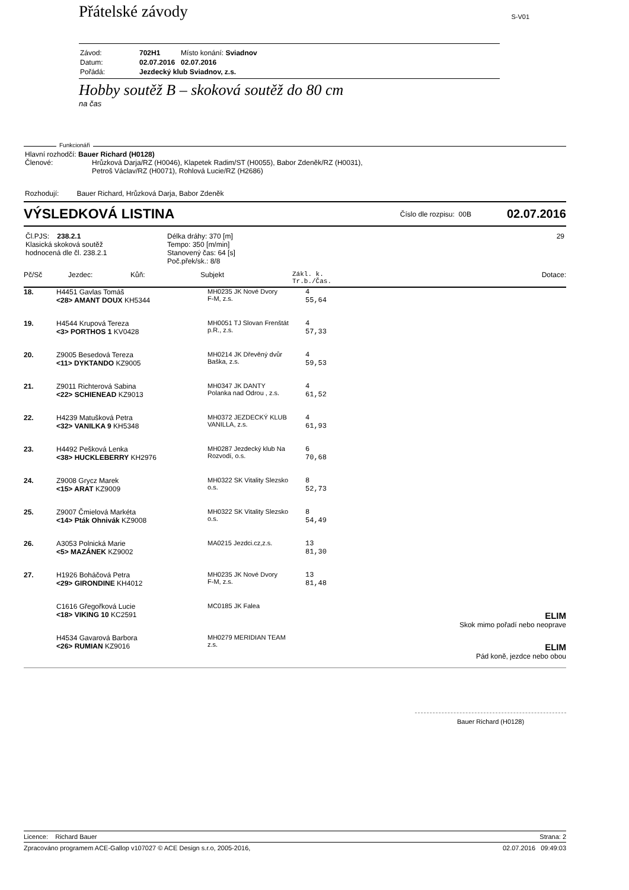Přátelské závody S-V01
| Závod: | 702H1 | Místo konání: Sviadnov |
| Datum: | 02.07.2016 | 02.07.2016 |
| Pořádá: | Jezdecký klub Sviadnov, z.s. | |
Hobby soutěž B – skoková soutěž do 80 cm
na čas
Funkcionáři
Hlavní rozhodčí: Bauer Richard (H0128)
Členové: Hrůzková Darja/RZ (H0046), Klapetek Radim/ST (H0055), Babor Zdeněk/RZ (H0031),
Petroš Václav/RZ (H0071), Rohlová Lucie/RZ (H2686)
Rozhodují: Bauer Richard, Hrůzková Darja, Babor Zdeněk
VÝSLEDKOVÁ LISTINA Číslo dle rozpisu: 00B 02.07.2016
| Čl.PJS: 238.2.1 Klasická skoková soutěž hodnocená dle čl. 238.2.1 | Délka dráhy: 370 [m] Tempo: 350 [m/min] Stanovený čas: 64 [s] Poč.přek/sk.: 8/8 | 29 |
Pč/Sč Jezdec: Kůň: Subjekt Zákl. k.
Tr.b./Čas. Dotace:
| 18. | H4451 Gavlas Tomáš <28> AMANT DOUX KH5344 | MH0235 JK Nové Dvory F-M, z.s. | 4 55,64 | |
| 19. | H4544 Krupová Tereza <3> PORTHOS 1 KV0428 | MH0051 TJ Slovan Frenštát p.R., z.s. | 4 57,33 | |
| 20. | Z9005 Besedová Tereza <11> DYKTANDO KZ9005 | MH0214 JK Dřevěný dvůr Baška, z.s. | 4 59,53 | |
| 21. | Z9011 Richterová Sabina <22> SCHIENEAD KZ9013 | MH0347 JK DANTY Polanka nad Odrou , z.s. | 4 61,52 | |
| 22. | H4239 Matušková Petra <32> VANILKA 9 KH5348 | MH0372 JEZDECKÝ KLUB VANILLA, z.s. | 4 61,93 | |
| 23. | H4492 Pešková Lenka <38> HUCKLEBERRY KH2976 | MH0287 Jezdecký klub Na Rozvodí, o.s. | 6 70,68 | |
| 24. | Z9008 Grycz Marek <15> ARAT KZ9009 | MH0322 SK Vitality Slezsko o.s. | 8 52,73 | |
| 25. | Z9007 Čmielová Markéta <14> Pták Ohnivák KZ9008 | MH0322 SK Vitality Slezsko o.s. | 8 54,49 | |
| 26. | A3053 Polnická Marie <5> MAZÁNEK KZ9002 | MA0215 Jezdci.cz,z.s. | 13 81,30 | |
| 27. | H1926 Boháčová Petra <29> GIRONDINE KH4012 | MH0235 JK Nové Dvory F-M, z.s. | 13 81,48 | |
| | C1616 Gřegořková Lucie <18> VIKING 10 KC2591 | MC0185 JK Falea | | ELIM Skok mimo pořadí nebo neoprave |
| | H4534 Gavarová Barbora <26> RUMIAN KZ9016 | MH0279 MERIDIAN TEAM z.s. | | ELIM Pád koně, jezdce nebo obou |
Bauer Richard (H0128)
Licence: Richard Bauer Strana: 2
Zpracováno programem ACE-Gallop v107027 © ACE Design s.r.o, 2005-2016, 02.07.2016 09:49:03